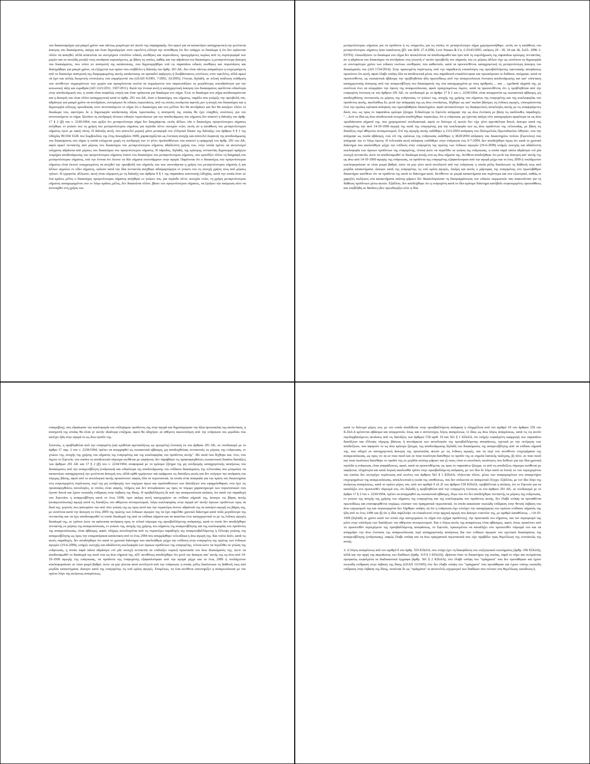του δικαιοπαρόχου για μακρό χρόνο -και πάντως μικρότερο απ' αυτόν της παραγραφής- δεν αρκεί για να καταστήσει καταχρηστική την μετέπειτα άσκηση του δικαιώματος, ακόμη και όταν δημιούργησε στον οφειλέτη εύλογα την πεποίθηση ότι δεν υπάρχει το δικαίωμα ή ότι δεν πρόκειται πλέον να ασκηθεί, αλλά απαιτείται να συντρέχουν επιπλέον ειδικές συνθήκες και περιστάσεις, προερχόμενες κυρίως από τη συμπεριφορά των μερών και σε αιτιώδη μεταξύ τους συνάφεια ευρισκόμενες, με βάση τις οποίες, καθώς και την αδράνεια του δικαιούχου, η μεταγενέστερη άσκηση του δικαιώματος, που τείνει σε ανατροπή της κατάστασης, που δημιουργήθηκε υπό τις παραπάνω ειδικές συνθήκες και περιστάσεις και διατηρήθηκε για μακρό χρόνο, να εξέρχεται των ορίων που επιβάλλει η διάταξη του άρθρ. 281 ΑΚ. Δεν είναι πάντως απαραίτητο η επιχειρούμενη από το δικαιούχο ανατροπή της διαμορφωμένης αυτής κατάστασης να προκαλεί αφόρητες ή δυσβάστακτες συνέπειες στον οφειλέτη, αλλά αρκεί να έχει και απλώς δυσμενείς επιπτώσεις στα συμφέροντά του (ΟλΑΠ 8/2001, 7/2002, 33/2005). Γίνεται, δηλαδή, σε τελική ανάλυση στάθμιση των αντίθετων συμφερόντων των μερών και προκρίνονται εκείνα τα συμφέροντα που παρουσιάζουν τη μεγαλύτερη σπουδαιότητα για την κοινωνική τάξη και ευρυθμία (ΑΠ 1321/2011, 1507/2011). Κατά την έννοια αυτή η καταχρηστική άσκηση του δικαιώματος οφείλεται ειδικότερα στην αποδυνάμωσή του, η οποία είναι ασφαλώς νοητή και όταν πρόκειται για δικαίωμα στο σήμα. Έτσι το δικαίωμα στο σήμα αποδυναμώνεται και η άσκησή του είναι πλέον καταχρηστική κατά το άρθρ. 281 του ΑΚ, όταν ο δικαιούχος του σήματος, παρόλο που γνώριζε την προσβολή του, αδράνησε για μακρό χρόνο να αντιδράσει, συντρέχουν δε ειδικές περιστάσεις, από τις οποίες συνάγεται αφενός μεν η ανοχή του δικαιούχου και η δημιουργία εύλογης προσδοκίας στον αντιποιούμενο το σήμα ότι ο δικαιούχος και στο μέλλον δεν θα αντιδράσει και δεν θα ασκήσει πλέον το δικαίωμα του, αφετέρου δε η δημιουργία κατάστασης άξιας προστασίας, η ανατροπή της οποίας θα έχει επαχθείς συνέπειες για τον αντιποιούμενο το σήμα. Ωστόσο τη συνδρομή τέτοιων ειδικών περιστάσεων για την αποδυνάμωση του σήματος δεν απαιτεί η διάταξη του άρθρ. 17 § 2 (β) του ν. 2239/1994, που ορίζει ότι μεταγενέστερο σήμα δεν διαγράφεται, εκτός άλλων, εάν ο δικαιούχος προγενέστερου σήματος ανέχθηκε εν γνώσει του τη χρήση του μεταγενέστερου σήματος για περίοδο πέντε συνεχών ετών, εκτός αν η κατάθεση του μεταγενέστερου σήματος έγινε με κακή πίστη. Η διάταξη αυτή, που αποτελεί μερική μόνο μεταφορά στο ελληνικό δίκαιο της διάταξης του άρθρου 9 § 1 της Οδηγίας 89/104/ ΕΟΚ του Συμβουλίου της 21ης Δεκεμβρίου 1988, χαρακτηρίζεται ως ένσταση ανοχής και αποτελεί έκφανση της αποδυνάμωσης του δικαιώματος στο σήμα, η οποία επέρχεται χωρίς τη συνδρομή των εν γένει προϋποθέσεων που απαιτεί η εφαρμογή του άρθρ. 281 του ΑΚ, αφού αρκεί πενταετής από μέρους του δικαιούχου του μεταγενέστερου σήματος αδιάλειπτη χρήση του, στην οποία πρέπει να αντιστοιχεί ισόχρονη αδράνεια από μέρους του δικαιούχου του προγενέστερου σήματος. Η πάροδος, δηλαδή, της κρίσιμης πενταετίας δημιουργεί αμάχητο τεκμήριο αποδυνάμωσης του προγενέστερου σήματος έναντι του δικαιούχου του μεταγενέστερου σήματος, που εμποδίζει πλέον τη διαγραφή του μεταγενέστερου σήματος, υπό την έννοια ότι έκτοτε τα δύο σήματα συνυπάρχουν στην αγορά. Παρέπεται ότι ο δικαιούχος του προγενέστερου σήματος είναι έκτοτε υποχρεωμένος να ανεχθεί την προσβολή του σήματός του που συνεπάγεται η χρήση του μεταγενέστερου σήματός ή και άλλων σημείων εν είδει σήματος, εφόσον κατά την ίδια πενταετία ανέχθηκε αδιαμαρτύρητα εν γνώσει του τη συνεχή χρήση τους από μέρους τρίτων. Η ερμηνεία, άλλωστε, αυτή είναι σύμφωνη με τη διάταξη του άρθρου 9 § 1 της παραπάνω κοινοτικής Οδηγίας, κατά την οποία όταν σε ένα κράτος μέλος ο δικαιούχος προγενέστερου σήματος ανέχθηκε εν γνώσει του, για περίοδο πέντε συνεχών ετών, τη χρήση μεταγενέστερου σήματος καταχωρημένου στο εν λόγω κράτος μέλος, δεν δικαιούται πλέον, βάσει του προγενέστερου σήματος, να ζητήσει την ακύρωση ούτε να αντιταχθεί στη χρήση του
μεταγενέστερου σήματος για τα προϊόντα ή τις υπηρεσίες για τις οποίες το μεταγενέστερο σήμα χρησιμοποιήθηκε, εκτός αν η κατάθεση του μεταγενέστερου σήματος ήταν κακόπιστη (βλ. και ΔΕΚ 27.4.2006, Levi Strauss & Co, C-0145/2005, σκέψεις 28 - 30, 34 και 36, Συλλ. 2006 1-03703). Οπωσδήποτε το δικαίωμα στο σήμα δεν αποκλείεται να αποδυναμωθεί και πριν από τη συμπλήρωση της παραπάνω κρίσιμης πενταετίας, αν η αδράνεια του δικαιούχου να αντιδράσει στη γνωστή σ' αυτόν προσβολή του σήματός του εκ μέρους άλλων είχε ως συνέπεια τη δημιουργία σε συντομότερο χρόνο των ειδικών εκείνων συνθηκών, που καθιστούν, κατά τα προεκτεθέντα, καταχρηστική τη μεταγενέστερη άσκηση του δικαιώματός του (ΑΠ 1724/2014). Στην προκειμένη περίπτωση, από την παραδεκτή επισκόπηση της προσβαλλόμενης εφετειακής αποφάσεως προκύπτει ότι αυτή, αφού έλαβε υπόψη όλα τα αποδεικτικά μέσα, που παραδεκτά επικαλέστηκαν και προσκόμισαν οι διάδικοι, απέρριψε, κατά τα προεκτεθέντα, ως ουσιαστικά αβάσιμη την προβληθείσα ήδη πρωτοδίκως από την αναιρεσείουσα ένσταση αποδυνάμωσης και κατ' επέκταση καταχρηστικής άσκησης από την αναιρεσίβλητη του δικαιώματός της στα καταχωρημένα με τους αριθμούς ... και ... ημεδαπά σήματά της, με συνέπεια έτσι να απορρίψει την έφεση της αναιρεσείουσας, αφού προηγουμένως έκρινε, κατά τα προεκτεθέντα, ότι η προβληθείσα από την εναγομένη ένσταση εκ του άρθρου 281 ΑΚ, σε συνδυασμό με το άρθρο 17 § 2 του ν. 2239/1994, είναι απορριπτέα ως ουσιαστικά αβάσιμη, μη αποδειχθείσης πενταετούς εκ μέρους της ενάγουσας, εν γνώσει της, ανοχής της χρήσης του σήματος της εναγομένης και της κυκλοφορίας του προϊόντος αυτής, ακολούθως δε, μετά την απόρριψη της ως άνω ενστάσεως, δέχθηκε ως κατ' ουσίαν βάσιμες τις ένδικες αγωγές, επικυρώνοντας έτσι την ομοίως κρίνασα απόφαση του πρωτοβαθμίου δικαστηρίου, αφού αντικατέστησε τις διαφορετικές αιτιολογίες αυτής με τις αναφερόμενες δικές του, ως προς το παραπάνω κρίσιμο ζήτημα. Ειδικότερα το Εφετείο απέρριψε την ως άνω ένσταση με βάση τις ακόλουθες παραδοχές: "....Από τα ίδια ως άνω αποδεικτικά στοιχεία αποδείχθηκε περαιτέρω, ότι η ενάγουσα, μη έχοντας ακόμη τότε καταχωρήσει αμφότερα τα ως άνω τρισδιάστατα σήματά της, που χρησιμοποιεί συνδυαστικά, αφού το δεύτερο εξ αυτών δεν είχε γίνει αμετάκλητα δεκτό, άσκησε κατά της εναγομένης την από 14-10-1999 αγωγή της κατά της εναγομένης για την κυκλοφορία των ως άνω προϊόντων της τελευταίας, με βάση τις διατάξεις περί αθέμιτου ανταγωνισμού. Επί της αγωγής αυτής εκδόθηκε η 1111/2003 απόφαση του Πολυμελούς Πρωτοδικείου Αθηνών, που την απέρριψε ως ουσία αβάσιμη, ενώ επί της εφέσεως της ενάγουσας εκδόθηκε η 3820/2004 απόφαση του Δικαστηρίου τούτου (Εφετείου) που απέρριψε την εν λόγω έφεση. Η τελευταία αυτή απόφαση επιδόθηκε στην ενάγουσα στις 9-7-2004. Δεν αποδείχθηκε όμως ότι κατά το χρονικό διάστημα που ακολούθησε μέχρι την επίδοση στην εναγομένη της πρώτης των ένδικων αγωγών (19-6-2009) υπήρξε συνεχής και αδιάλειπτη κυκλοφορία των όμοιων προϊόντων της εναγομένης, τέτοια ώστε να περιέλθει σε γνώση της ενάγουσας, η οποία παρά ταύτα αδράνησε επί μία συνεχή πενταετία, ώστε να αποδυναμωθεί το δικαίωμα αυτής στα ως άνω σήματα της. Αντίθετα αποδείχθηκε ότι μετά την άσκηση κατ' αυτής της ως άνω από 14-10-1999 αγωγής της ενάγουσας, τα προϊόντα της εναγομένης εξαφανίστηκαν από την αγορά μέχρι και το έτος 2009 ή τουλάχιστον κυκλοφορούσαν σε τόσο μικρό βαθμό, ώστε να μην γίνει αυτό αντιληπτό από την ενάγουσα, η οποία μόλις διαπίστωσε τη διάθεσή τους από μεγάλα καταστήματα, άσκησε κατά της εναγομένης τις υπό κρίση αγωγές. Ακόμη και αυτός ο μάρτυρας της εναγομένης στο πρωτοβάθμιο δικαστήριο κατέθεσε ότι τα προϊόντα της κατά το διάστημα αυτό, διετίθεντο σε μικρά καταστήματα και περίπτερα και στο εξωτερικό, καθώς οι χαμηλές πωλήσεις στα καταστήματα σούπερ μάρκετ δεν δικαιολογούσαν τη διαπραγμάτευση των ειδικών συμφωνιών που απαιτούνταν για τη διάθεση προϊόντων μέσω αυτών. Εξάλλου, δεν αποδείχθηκε ότι η εναγομένη κατά το ίδιο κρίσιμο διάστημα κατέβαλε συγκεκριμένες προσπάθειες και υπεβλήθη σε δαπάνες (δεν προσδιορίζει ούτε η ίδια
επακριβώς), που εδραίωσαν την κυκλοφορία του επίληψιμου προϊόντος της στην αγορά και δημιούργησαν την άξια προστασίας της κατάσταση, η ανατροπή της οποίας θα είναι γι' αυτήν ιδιαίτερα επιζήμια, αφού θα οδηγήσει σε αθέμιτη οικειοποίηση από την ενάγουσα του μεριδίου που κατέχει ήδη στην αγορά το ως άνω προϊόν της.
Συνεπώς, η προβληθείσα από την εναγομένη (και κριθείσα αμετακλήτως ως ορισμένη) ένσταση εκ του άρθρου 281 ΑΚ, σε συνδυασμό με το άρθρο 17 παρ. 2 του ν. 2239/1994, πρέπει να απορριφθεί ως ουσιαστικά αβάσιμη, μη αποδειχθείσας πενταετούς εκ μέρους της ενάγουσας, εν γνώσει της, ανοχής της χρήσης του σήματος της εναγομένης και της κυκλοφορίας του προϊόντος αυτής". Με αυτά που δέχθηκε και, έτσι, που έκρινε το Εφετείο, του οποίου το αποδεικτικό πόρισμα εκτίθεται με σαφήνεια, δεν παραβίασε τις προαναφερθείσες ουσιαστικού δικαίου διατάξεις των άρθρων 281 ΑΚ και 17 § 2 (β) του ν. 2234/1994, αναφορικά με το κρίσιμο ζήτημα της μη συνδρομής καταχρηστικής ασκήσεως του δικαιώματος από την αναιρεσίβλητη (ενάγουσα) και ειδικότερα της αποδυνάμωσης του επίδικου δικαιώματος της τελευταίας που μπορούσε να καταστήσει καταχρηστική την μετέπειτα άσκησή του, αλλά ορθά ερμήνευσε και εφάρμοσε τις διατάξεις αυτές και δεν στέρησε την απόφαση του νόμιμης βάσης, αφού από το αιτιολογικό αυτής προκύπτουν σαφώς όλα τα περιστατικά, τα οποία είναι αναγκαία για την κρίση του δικαστηρίου στη συγκεκριμένη περίπτωση, περί της μη συνδρομής των νομίμων όρων και προϋποθέσεων των διατάξεων που εφαρμόσθηκαν, ενώ έχει τις προαναφερθείσες αιτιολογίες, οι οποίες είναι σαφείς, πλήρεις και δεν αντιφάσκουν ως προς το νόμιμο χαρακτηρισμό των περιστατικών που έγιναν δεκτά και έχουν ουσιώδη επίδραση στην έκβαση της δίκης. Η προβαλλόμενη δε από την αναιρεσείουσα αιτίαση, ότι κατά την παραδοχή του Εφετείου η αναιρεσίβλητη κατά το έτος 1999, πριν ακόμη αυτή κατοχυρώσει τα επίδικα σήματά της, άσκησε εις βάρος αυτής (αναιρεσείουσας) αγωγή κατά τις διατάξεις του αθέμιτου ανταγωνισμού, λόγω κυκλοφορίας στην αγορά απ' αυτήν όμοιων προϊόντων προς τα δικά της, γεγονός που φανερώνει την από τότε γνώση της ως προς αυτό και την περαιτέρω έκτοτε αδράνειά της να ασκήσει αγωγή εις βάρος της, με συνέπεια κατά την άσκηση το έτος 2009 της πρώτης των ένδικων αγωγών της να έχει παρέλθει χρονικό διάστημα κατά πολύ μεγαλύτερο της πενταετίας και να έχει αποδυναμωθεί το οποίο δικαίωμά της από τα επίδικα σήματα και να ασκείται έτσι καταχρηστικά το με τις ένδικες αγωγές δικαίωμά της, σε τρόπον ώστε να υφίσταται αντίφαση προς το τελικό πόρισμα της προσβαλλόμενης απόφασης, κατά το οποίο δεν αποδείχθηκε πενταετής εκ μέρους της αναιρεσείουσας, εν γνώσει της, ανοχής της χρήσης του σήματος της αναιρεσίβλητης και της κυκλοφορίας του προϊόντος της αναιρεσείουσας, είναι αβάσιμη, αφού, πλήρως αιτιολογείται από τις περαιτέρω παραδοχές της αναιρεσιβαλλόμενης η έλλειψη γνώσης της αναιρεσίβλητης ως προς την επικρατήσασα κατάσταση από το έτος 2004 που απορρίφθηκε τελεσίδικα η άνω αγωγή της. Και τούτο διότι, κατά τις αυτές παραδοχές, δεν αποδείχθηκε ότι κατά το χρονικό διάστημα που ακολούθησε μέχρι την επίδοση στην εναγομένη της πρώτης των ένδικων αγωγών (19-6-2009), υπήρξε συνεχής και αδιάλειπτη κυκλοφορία των όμοιων προϊόντων της εναγομένης, τέτοια ώστε να περιέλθει σε γνώση της ενάγουσας, η οποία παρά ταύτα αδράνησε επί μία συνεχή πενταετία να επιδιώξει νομική προστασία του άνω δικαιώματός της, ώστε να αποδυναμωθεί το δικαίωμά της αυτό στα ως άνω σήματά της, αλλ' αντιθέτως αποδείχθηκε ότι μετά την άσκηση κατ' αυτής της ως άνω από 14-10-1999 αγωγής της ενάγουσας, τα προϊόντα της εναγομένης εξαφανίστηκαν από την αγορά μέχρι και το έτος 2009 ή τουλάχιστον κυκλοφορούσαν σε τόσο μικρό βαθμό, ώστε να μην γίνεται αυτό αντιληπτό από την ενάγουσα, η οποία, μόλις διαπίστωσε τη διάθεσή τους από μεγάλα καταστήματα, άσκησε κατά της εναγομένης τις υπό κρίση αγωγές. Επομένως, τα όσα αντίθετα υποστηρίζει η αναιρεσείουσα με τον πρώτο λόγο της αιτήσεως αναιρέσεως,
κατά το δεύτερο μέρος του, με τον οποίο αποδίδεται στην προσβαλλόμενη απόφαση η πλημμέλεια από τον αριθμό 19 του άρθρου 559 του Κ.Πολ.Δ κρίνονται αβάσιμα και απορριπτέα, όπως και ο αντίστοιχος λόγος αναιρέσεως. Ο ίδιος ως άνω λόγος αναιρέσεως, κατά τις εις αυτόν περιλαμβανόμενες αιτιάσεις από τις διατάξεις των άρθρων 559 αριθ. 19 και 561 § 1 ΚΠολΔ, ότι υπήρξε εσφαλμένη εφαρμογή των παραπάνω διατάξεων και έλλειψη νόμιμης βάσεως ή ανεπάρκεια των αιτιολογιών της προσβαλλόμενης αποφάσεως, σχετικά με την εκτίμηση των αποδείξεων, που αφορούν το ως άνω κρίσιμο ζήτημα, της αποδυνάμωσης δηλαδή του δικαιώματος της αναιρεσίβλητης από τα επίδικα σήματά της, που οδηγεί σε καταχρηστική άσκηση της προστασίας αυτών με τις ένδικες αγωγές, και τα περί του αντιθέτου επιχειρήματα της αναιρεσείουσας, ως προς το: α) σε ποιο ποσό και σε ποια ποσότητα διατέθηκε το προϊόν της σε σημεία λιανικής πώλησης, β) πότε, σε ποιο ποσό και ποια ποσότητα διατέθηκε το προϊόν της σε μεγάλα σούπερ μάρκετ και γ) ποιες είναι οι συνολικές ποσότητες που διέθεσε για την ίδια χρονική περίοδο η ενάγουσα, είναι απαράδεκτος, αφού, κατά τα προεκτιθέμενα, ως προς το παραπάνω ζήτημα, το από τις αποδείξεις πόρισμα εκτίθεται με σαφήνεια, πληρότητα και κατά λογική ακολουθία τρόπο στην προσβαλλόμενη απόφαση, με τον ίδιο δε λόγο κατά τα λοιπά, εκ του περιεχομένου του οποίου δεν συντρέχει περίπτωση από εκείνες του άρθρου 561 § 1 ΚΠολΔ, πλήττεται πλέον, μέσω των αναφερομένων στο αναιρετήριο επιχειρημάτων της αναιρεσείουσας, αποκλειστικά η ουσία της υποθέσεως, που δεν υπόκειται σε αναιρετικό έλεγχο. Εξάλλου, με τον ίδιο λόγο της αιτήσεως αναιρέσεως, κατά το πρώτο μέρος του, από τον αριθμό 8 εδ. β' του άρθρου 559 ΚΠολΔ, προβάλλεται η αιτίαση, ότι το Εφετείο για να καταλήξει στο προεκτεθέν πόρισμά του, ότι δηλαδή η προβληθείσα από την εναγομένη ένσταση εκ του άρθρου 281 ΑΚ, σε συνδυασμό με το άρθρο 17 § 2 του ν. 2239/1994, πρέπει να απορριφθεί ως ουσιαστικά αβάσιμη, λόγω του ότι δεν αποδείχθηκε πενταετής εκ μέρους της ενάγουσας, εν γνώσει της ανοχής της χρήσης του σήματος της εναγομένης και της κυκλοφορίας του προϊόντος αυτής, δεν έλαβε υπόψη τα προταθέντα πρωτοδίκως και επαναφερθέντα νομίμως ενώπιον του πραγματικά περιστατικά, τα οποία ασκούσαν ουσιώδη επίδραση στην θετική έκβαση του άνω ισχυρισμού της και συγκεκριμένα δεν λήφθηκε υπόψη: α) ότι η ενάγουσα είχε επιτύχει την καταχώρηση του πρώτου επίδικου σήματός της ήδη από το έτος 1999 και β) ότι η ίδια παρέλειψε να επικαλεστεί στην αρχική αγωγή που άσκησε εναντίον της, με αριθμό καταθέσεως .../14-10-1999 (δηλαδή σε χρόνο κατά τον οποίο είχε κατοχυρώσει το σήμα στο σχήμα προϊόντος), την προστασία του σήματος, και τον περιορισμό της μόνο στην επίκληση των διατάξεων του αθέμιτου ανταγωνισμού. Και ο λόγος αυτός της αναιρέσεως είναι αβάσιμος, αφού, όπως προκύπτει από το προεκτεθέν περιεχόμενο της προσβαλλόμενης αποφάσεως, το Εφετείο, προκειμένου να καταλήξει στο προεκτεθέν πόρισμά του και να απορρίψει την άνω ένσταση της αναιρεσείουσας περί καταχρηστικής ασκήσεως δια των ενδίκων αγωγών του σχετικού δικαιώματος της αναιρεσίβλητης (ενάγουσας), σαφώς έλαβε υπόψη και τα άνω πραγματικά περιστατικά που είχε προβάλει προς θεμελίωση της ενστάσεώς της αυτής.
3. Ο λόγος αναιρέσεως από τον αριθμό 8 του άρθρ. 559 ΚΠολΔ, που στόχο έχει τη διασφάλιση του συζητητικού συστήματος (άρθρ. 106 ΚΠολΔ), αλλά και την αρχή της ακροάσεως των διαδίκων (άρθρ. 110 § 2 ΚΠολΔ), ιδρύεται όταν το δικαστήριο της ουσίας, παρά το νόμο και εκτιμώντας προφανώς εσφαλμένα τα διαδικαστικά έγγραφα (άρθρ. 561 § 2 ΚΠολΔ), είτε έλαβε υπόψη του "πράγματα" που δεν προτάθηκαν και έχουν ουσιώδη επίδραση στην έκβαση της δίκης (ΟλΑΠ 13/1995) είτε δεν έλαβε υπόψη του "πράγματα" που προτάθηκαν και έχουν επίσης ουσιώδη επίδραση στην έκβαση της δίκης, νοούνται δε ως "πράγματα" οι αυτοτελείς ισχυρισμοί των διαδίκων που τείνουν στη θεμελίωση, κατάλυση ή